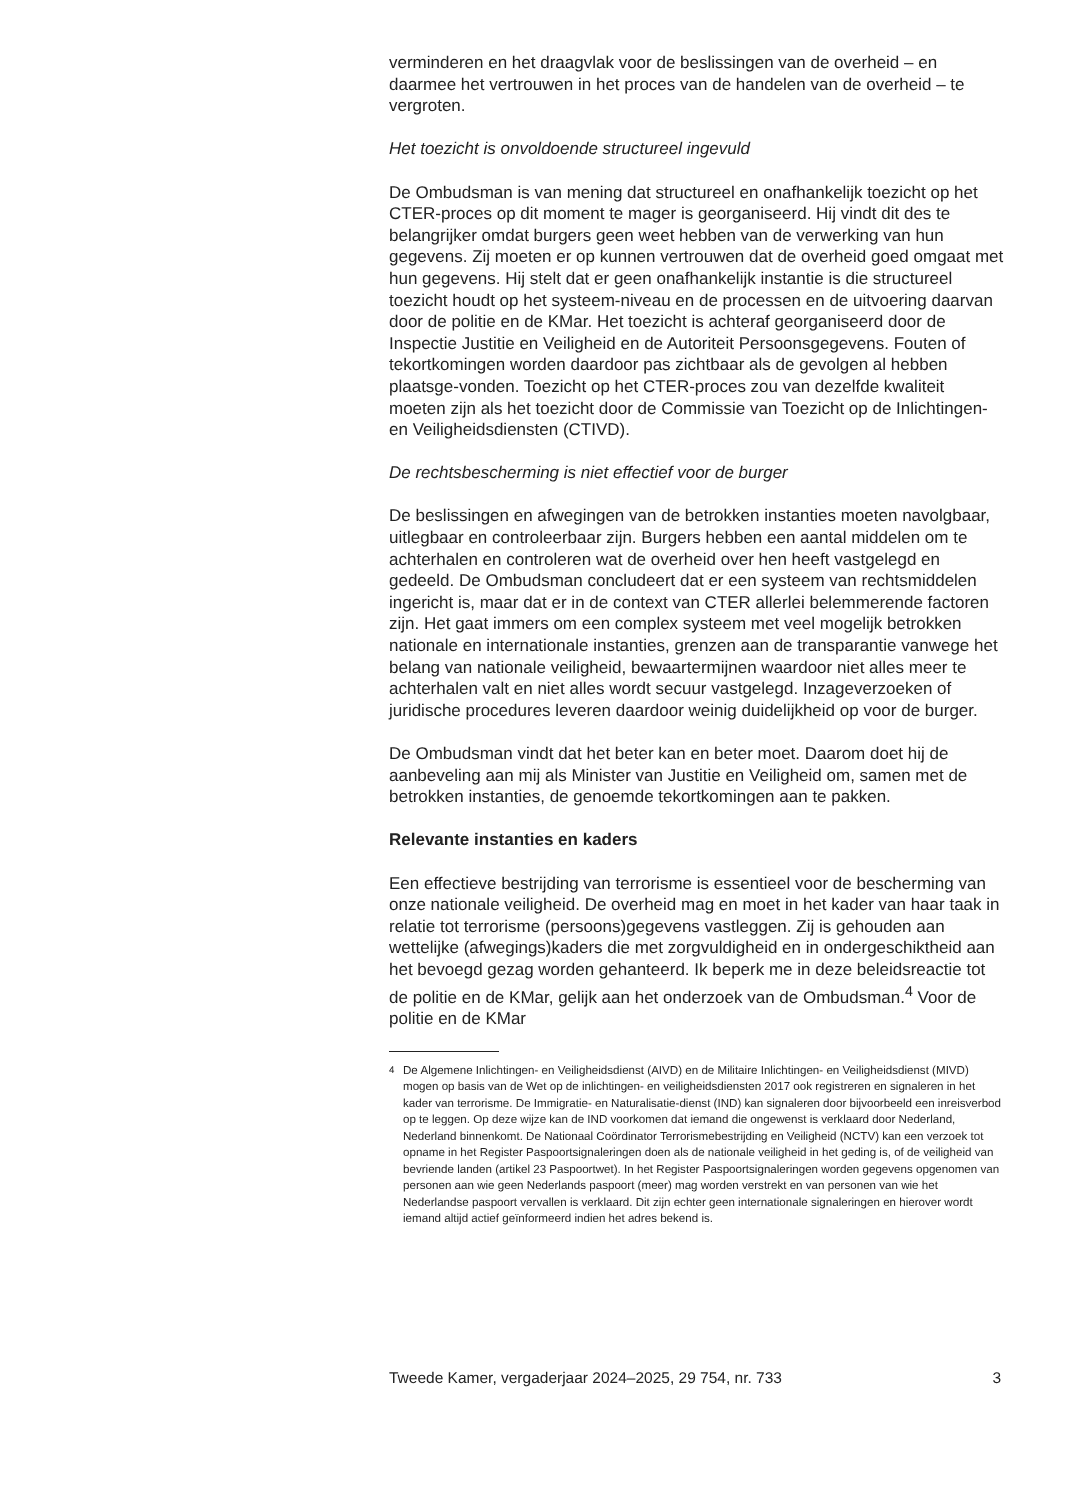verminderen en het draagvlak voor de beslissingen van de overheid – en daarmee het vertrouwen in het proces van de handelen van de overheid – te vergroten.
Het toezicht is onvoldoende structureel ingevuld
De Ombudsman is van mening dat structureel en onafhankelijk toezicht op het CTER-proces op dit moment te mager is georganiseerd. Hij vindt dit des te belangrijker omdat burgers geen weet hebben van de verwerking van hun gegevens. Zij moeten er op kunnen vertrouwen dat de overheid goed omgaat met hun gegevens. Hij stelt dat er geen onafhankelijk instantie is die structureel toezicht houdt op het systeem-niveau en de processen en de uitvoering daarvan door de politie en de KMar. Het toezicht is achteraf georganiseerd door de Inspectie Justitie en Veiligheid en de Autoriteit Persoonsgegevens. Fouten of tekortkomingen worden daardoor pas zichtbaar als de gevolgen al hebben plaatsge-vonden. Toezicht op het CTER-proces zou van dezelfde kwaliteit moeten zijn als het toezicht door de Commissie van Toezicht op de Inlichtingen- en Veiligheidsdiensten (CTIVD).
De rechtsbescherming is niet effectief voor de burger
De beslissingen en afwegingen van de betrokken instanties moeten navolgbaar, uitlegbaar en controleerbaar zijn. Burgers hebben een aantal middelen om te achterhalen en controleren wat de overheid over hen heeft vastgelegd en gedeeld. De Ombudsman concludeert dat er een systeem van rechtsmiddelen ingericht is, maar dat er in de context van CTER allerlei belemmerende factoren zijn. Het gaat immers om een complex systeem met veel mogelijk betrokken nationale en internationale instanties, grenzen aan de transparantie vanwege het belang van nationale veiligheid, bewaartermijnen waardoor niet alles meer te achterhalen valt en niet alles wordt secuur vastgelegd. Inzageverzoeken of juridische procedures leveren daardoor weinig duidelijkheid op voor de burger.
De Ombudsman vindt dat het beter kan en beter moet. Daarom doet hij de aanbeveling aan mij als Minister van Justitie en Veiligheid om, samen met de betrokken instanties, de genoemde tekortkomingen aan te pakken.
Relevante instanties en kaders
Een effectieve bestrijding van terrorisme is essentieel voor de bescherming van onze nationale veiligheid. De overheid mag en moet in het kader van haar taak in relatie tot terrorisme (persoons)gegevens vastleggen. Zij is gehouden aan wettelijke (afwegings)kaders die met zorgvuldigheid en in ondergeschiktheid aan het bevoegd gezag worden gehanteerd. Ik beperk me in deze beleidsreactie tot de politie en de KMar, gelijk aan het onderzoek van de Ombudsman.<sup>4</sup> Voor de politie en de KMar
<sup>4</sup> De Algemene Inlichtingen- en Veiligheidsdienst (AIVD) en de Militaire Inlichtingen- en Veiligheidsdienst (MIVD) mogen op basis van de Wet op de inlichtingen- en veiligheidsdiensten 2017 ook registreren en signaleren in het kader van terrorisme. De Immigratie- en Naturalisatie-dienst (IND) kan signaleren door bijvoorbeeld een inreisverbod op te leggen. Op deze wijze kan de IND voorkomen dat iemand die ongewenst is verklaard door Nederland, Nederland binnenkomt. De Nationaal Coördinator Terrorismebestrijding en Veiligheid (NCTV) kan een verzoek tot opname in het Register Paspoortsignaleringen doen als de nationale veiligheid in het geding is, of de veiligheid van bevriende landen (artikel 23 Paspoortwet). In het Register Paspoortsignaleringen worden gegevens opgenomen van personen aan wie geen Nederlands paspoort (meer) mag worden verstrekt en van personen van wie het Nederlandse paspoort vervallen is verklaard. Dit zijn echter geen internationale signaleringen en hierover wordt iemand altijd actief geïnformeerd indien het adres bekend is.
Tweede Kamer, vergaderjaar 2024–2025, 29 754, nr. 733 3